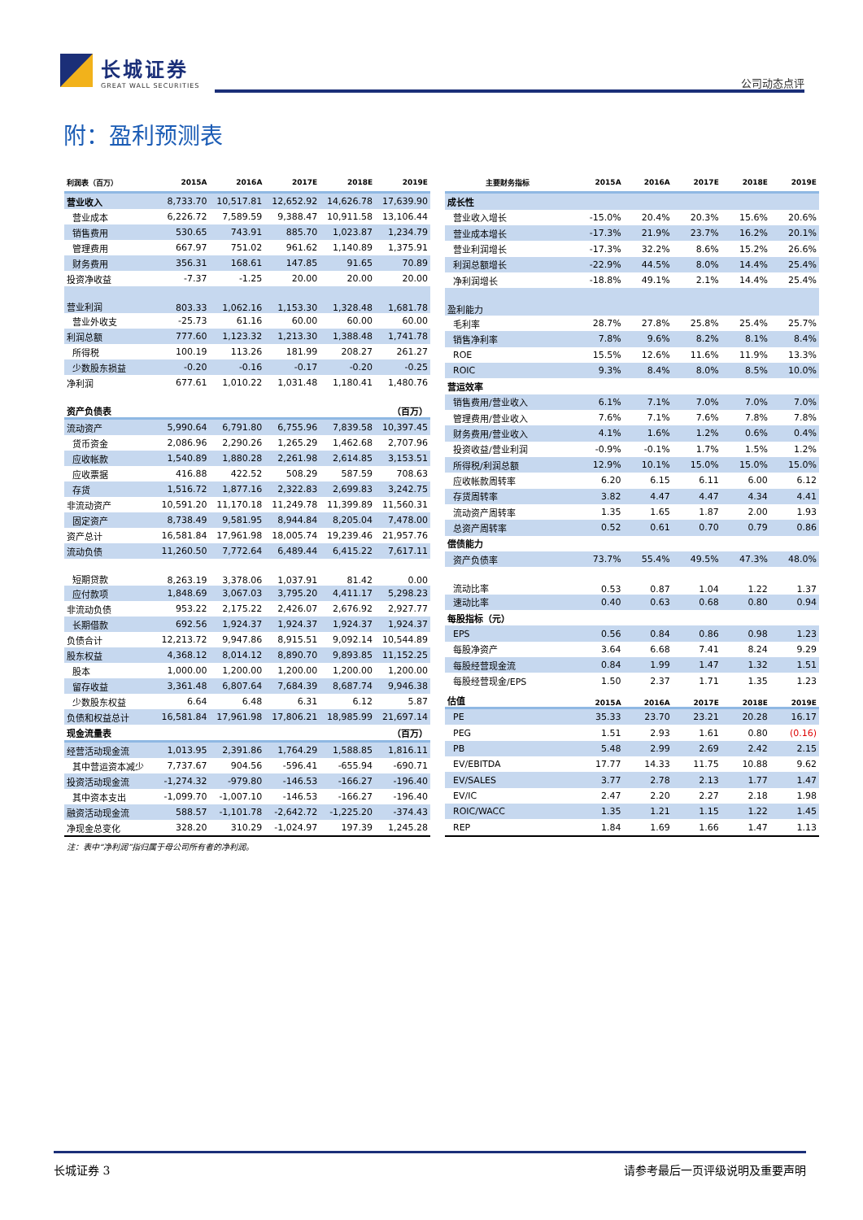长城证券
GREAT WALL SECURITIES
公司动态点评
附：盈利预测表
| 利润表（百万） | 2015A | 2016A | 2017E | 2018E | 2019E |
| --- | --- | --- | --- | --- | --- |
| 营业收入 | 8,733.70 | 10,517.81 | 12,652.92 | 14,626.78 | 17,639.90 |
| 营业成本 | 6,226.72 | 7,589.59 | 9,388.47 | 10,911.58 | 13,106.44 |
| 销售费用 | 530.65 | 743.91 | 885.70 | 1,023.87 | 1,234.79 |
| 管理费用 | 667.97 | 751.02 | 961.62 | 1,140.89 | 1,375.91 |
| 财务费用 | 356.31 | 168.61 | 147.85 | 91.65 | 70.89 |
| 投资净收益 | -7.37 | -1.25 | 20.00 | 20.00 | 20.00 |
| 营业利润 | 803.33 | 1,062.16 | 1,153.30 | 1,328.48 | 1,681.78 |
| 营业外收支 | -25.73 | 61.16 | 60.00 | 60.00 | 60.00 |
| 利润总额 | 777.60 | 1,123.32 | 1,213.30 | 1,388.48 | 1,741.78 |
| 所得税 | 100.19 | 113.26 | 181.99 | 208.27 | 261.27 |
| 少数股东损益 | -0.20 | -0.16 | -0.17 | -0.20 | -0.25 |
| 净利润 | 677.61 | 1,010.22 | 1,031.48 | 1,180.41 | 1,480.76 |
| 资产负债表 | （百万） | | | | |
| 流动资产 | 5,990.64 | 6,791.80 | 6,755.96 | 7,839.58 | 10,397.45 |
| 货币资金 | 2,086.96 | 2,290.26 | 1,265.29 | 1,462.68 | 2,707.96 |
| 应收帐款 | 1,540.89 | 1,880.28 | 2,261.98 | 2,614.85 | 3,153.51 |
| 应收票据 | 416.88 | 422.52 | 508.29 | 587.59 | 708.63 |
| 存货 | 1,516.72 | 1,877.16 | 2,322.83 | 2,699.83 | 3,242.75 |
| 非流动资产 | 10,591.20 | 11,170.18 | 11,249.78 | 11,399.89 | 11,560.31 |
| 固定资产 | 8,738.49 | 9,581.95 | 8,944.84 | 8,205.04 | 7,478.00 |
| 资产总计 | 16,581.84 | 17,961.98 | 18,005.74 | 19,239.46 | 21,957.76 |
| 流动负债 | 11,260.50 | 7,772.64 | 6,489.44 | 6,415.22 | 7,617.11 |
| 短期贷款 | 8,263.19 | 3,378.06 | 1,037.91 | 81.42 | 0.00 |
| 应付款项 | 1,848.69 | 3,067.03 | 3,795.20 | 4,411.17 | 5,298.23 |
| 非流动负债 | 953.22 | 2,175.22 | 2,426.07 | 2,676.92 | 2,927.77 |
| 长期借款 | 692.56 | 1,924.37 | 1,924.37 | 1,924.37 | 1,924.37 |
| 负债合计 | 12,213.72 | 9,947.86 | 8,915.51 | 9,092.14 | 10,544.89 |
| 股东权益 | 4,368.12 | 8,014.12 | 8,890.70 | 9,893.85 | 11,152.25 |
| 股本 | 1,000.00 | 1,200.00 | 1,200.00 | 1,200.00 | 1,200.00 |
| 留存收益 | 3,361.48 | 6,807.64 | 7,684.39 | 8,687.74 | 9,946.38 |
| 少数股东权益 | 6.64 | 6.48 | 6.31 | 6.12 | 5.87 |
| 负债和权益总计 | 16,581.84 | 17,961.98 | 17,806.21 | 18,985.99 | 21,697.14 |
| 现金流量表 | （百万） | | | | |
| 经营活动现金流 | 1,013.95 | 2,391.86 | 1,764.29 | 1,588.85 | 1,816.11 |
| 其中营运资本减少 | 7,737.67 | 904.56 | -596.41 | -655.94 | -690.71 |
| 投资活动现金流 | -1,274.32 | -979.80 | -146.53 | -166.27 | -196.40 |
| 其中资本支出 | -1,099.70 | -1,007.10 | -146.53 | -166.27 | -196.40 |
| 融资活动现金流 | 588.57 | -1,101.78 | -2,642.72 | -1,225.20 | -374.43 |
| 净现金总变化 | 328.20 | 310.29 | -1,024.97 | 197.39 | 1,245.28 |
| 主要财务指标 | 2015A | 2016A | 2017E | 2018E | 2019E |
| --- | --- | --- | --- | --- | --- |
| 成长性 | | | | | |
| 营业收入增长 | -15.0% | 20.4% | 20.3% | 15.6% | 20.6% |
| 营业成本增长 | -17.3% | 21.9% | 23.7% | 16.2% | 20.1% |
| 营业利润增长 | -17.3% | 32.2% | 8.6% | 15.2% | 26.6% |
| 利润总额增长 | -22.9% | 44.5% | 8.0% | 14.4% | 25.4% |
| 净利润增长 | -18.8% | 49.1% | 2.1% | 14.4% | 25.4% |
| 盈利能力 | | | | | |
| 毛利率 | 28.7% | 27.8% | 25.8% | 25.4% | 25.7% |
| 销售净利率 | 7.8% | 9.6% | 8.2% | 8.1% | 8.4% |
| ROE | 15.5% | 12.6% | 11.6% | 11.9% | 13.3% |
| ROIC | 9.3% | 8.4% | 8.0% | 8.5% | 10.0% |
| 营运效率 | | | | | |
| 销售费用/营业收入 | 6.1% | 7.1% | 7.0% | 7.0% | 7.0% |
| 管理费用/营业收入 | 7.6% | 7.1% | 7.6% | 7.8% | 7.8% |
| 财务费用/营业收入 | 4.1% | 1.6% | 1.2% | 0.6% | 0.4% |
| 投资收益/营业利润 | -0.9% | -0.1% | 1.7% | 1.5% | 1.2% |
| 所得税/利润总额 | 12.9% | 10.1% | 15.0% | 15.0% | 15.0% |
| 应收帐款周转率 | 6.20 | 6.15 | 6.11 | 6.00 | 6.12 |
| 存货周转率 | 3.82 | 4.47 | 4.47 | 4.34 | 4.41 |
| 流动资产周转率 | 1.35 | 1.65 | 1.87 | 2.00 | 1.93 |
| 总资产周转率 | 0.52 | 0.61 | 0.70 | 0.79 | 0.86 |
| 偿债能力 | | | | | |
| 资产负债率 | 73.7% | 55.4% | 49.5% | 47.3% | 48.0% |
| 流动比率 | 0.53 | 0.87 | 1.04 | 1.22 | 1.37 |
| 速动比率 | 0.40 | 0.63 | 0.68 | 0.80 | 0.94 |
| 每股指标（元） | | | | | |
| EPS | 0.56 | 0.84 | 0.86 | 0.98 | 1.23 |
| 每股净资产 | 3.64 | 6.68 | 7.41 | 8.24 | 9.29 |
| 每股经营现金流 | 0.84 | 1.99 | 1.47 | 1.32 | 1.51 |
| 每股经营现金/EPS | 1.50 | 2.37 | 1.71 | 1.35 | 1.23 |
| 估值 | 2015A | 2016A | 2017E | 2018E | 2019E |
| PE | 35.33 | 23.70 | 23.21 | 20.28 | 16.17 |
| PEG | 1.51 | 2.93 | 1.61 | 0.80 | (0.16) |
| PB | 5.48 | 2.99 | 2.69 | 2.42 | 2.15 |
| EV/EBITDA | 17.77 | 14.33 | 11.75 | 10.88 | 9.62 |
| EV/SALES | 3.77 | 2.78 | 2.13 | 1.77 | 1.47 |
| EV/IC | 2.47 | 2.20 | 2.27 | 2.18 | 1.98 |
| ROIC/WACC | 1.35 | 1.21 | 1.15 | 1.22 | 1.45 |
| REP | 1.84 | 1.69 | 1.66 | 1.47 | 1.13 |
注：表中“净利润”指归属于母公司所有者的净利润。
长城证券 3 请参考最后一页评级说明及重要声明